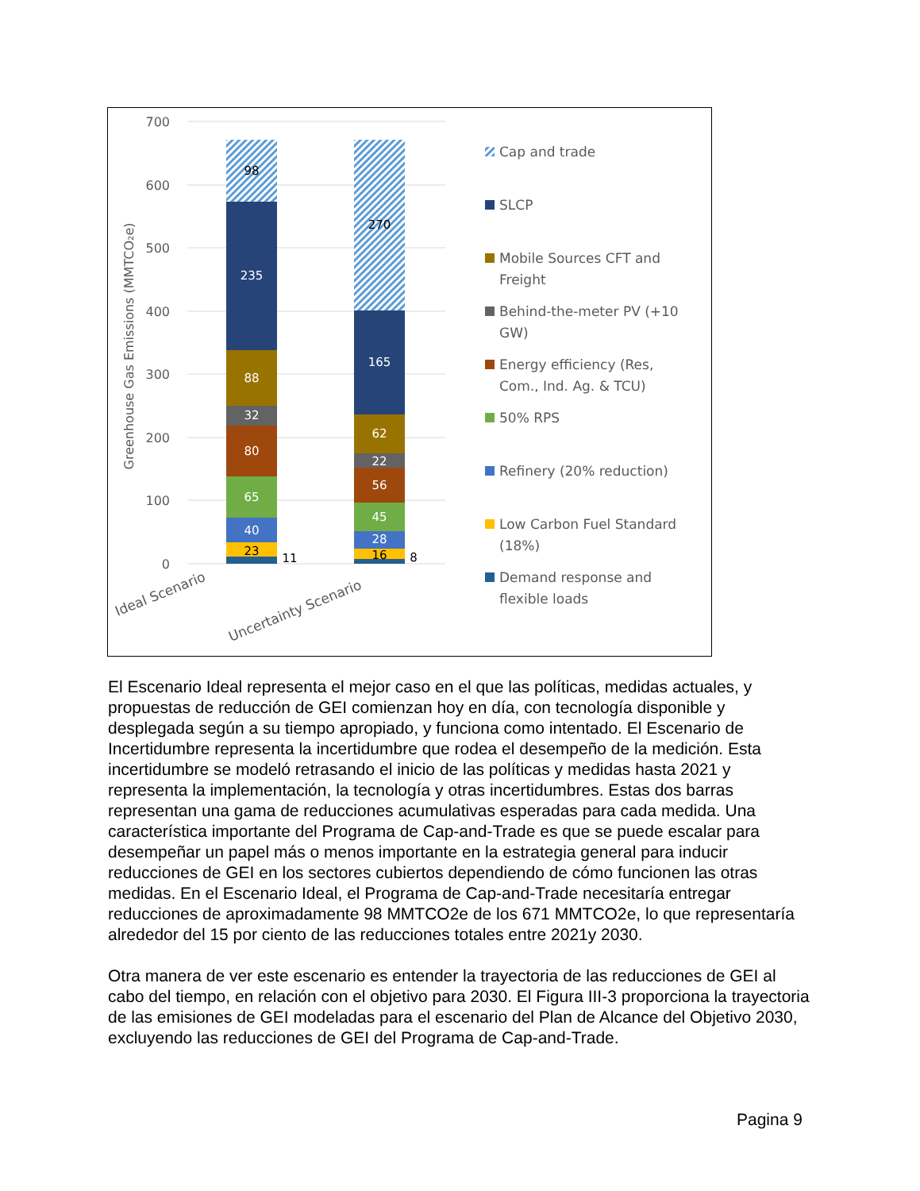700
600
500
400
300
200
100
0
Greenhouse Gas Emissions (MMTCO₂e)
23
40
65
80
32
88
235
98
11
16
28
45
56
22
62
165
270
8
Ideal Scenario
Uncertainty Scenario
Cap and trade
SLCP
Mobile Sources CFT and
Freight
Behind-the-meter PV (+10
GW)
Energy efficiency (Res,
Com., Ind. Ag. & TCU)
50% RPS
Refinery (20% reduction)
Low Carbon Fuel Standard
(18%)
Demand response and
flexible loads
El Escenario Ideal representa el mejor caso en el que las políticas, medidas actuales, y propuestas de reducción de GEI comienzan hoy en día, con tecnología disponible y desplegada según a su tiempo apropiado, y funciona como intentado. El Escenario de Incertidumbre representa la incertidumbre que rodea el desempeño de la medición. Esta incertidumbre se modeló retrasando el inicio de las políticas y medidas hasta 2021 y representa la implementación, la tecnología y otras incertidumbres. Estas dos barras representan una gama de reducciones acumulativas esperadas para cada medida. Una característica importante del Programa de Cap-and-Trade es que se puede escalar para desempeñar un papel más o menos importante en la estrategia general para inducir reducciones de GEI en los sectores cubiertos dependiendo de cómo funcionen las otras medidas. En el Escenario Ideal, el Programa de Cap-and-Trade necesitaría entregar reducciones de aproximadamente 98 MMTCO2e de los 671 MMTCO2e, lo que representaría alrededor del 15 por ciento de las reducciones totales entre 2021y 2030.
Otra manera de ver este escenario es entender la trayectoria de las reducciones de GEI al cabo del tiempo, en relación con el objetivo para 2030. El Figura III-3 proporciona la trayectoria de las emisiones de GEI modeladas para el escenario del Plan de Alcance del Objetivo 2030, excluyendo las reducciones de GEI del Programa de Cap-and-Trade.
Pagina 9